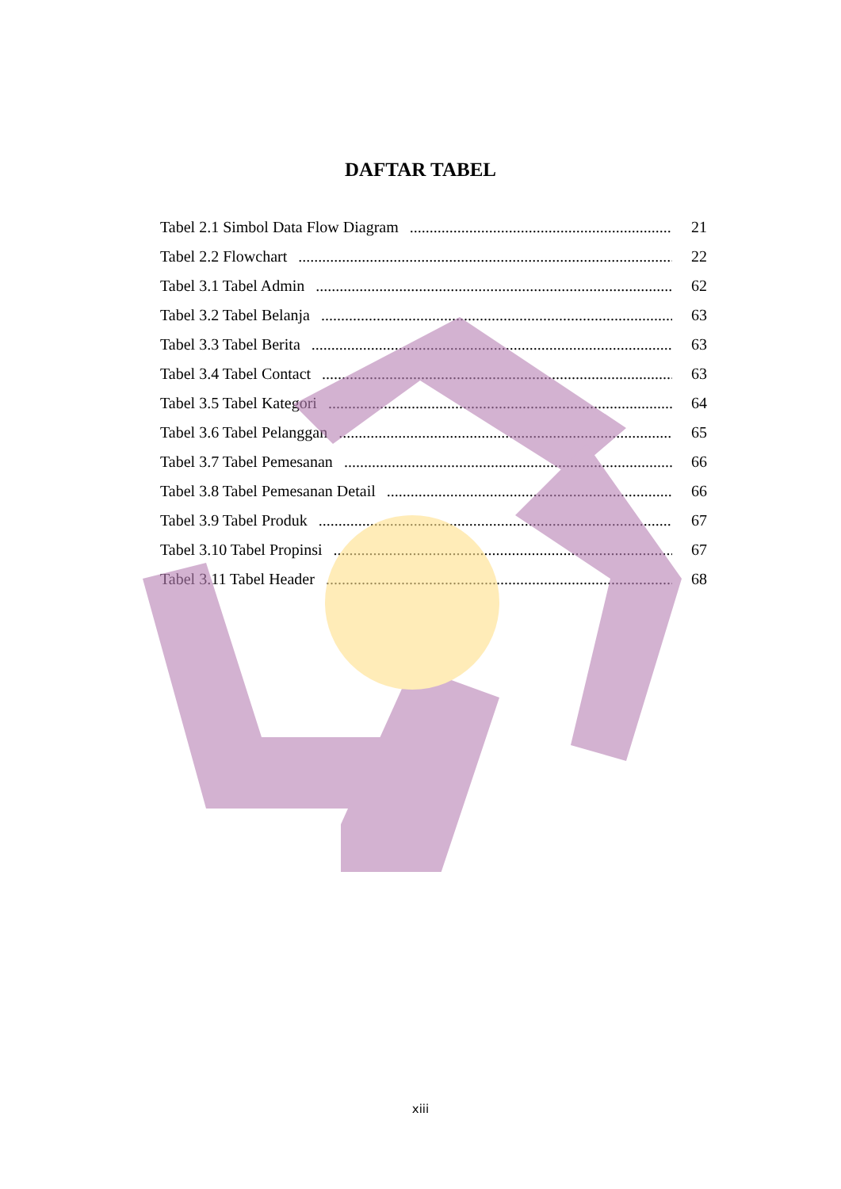DAFTAR TABEL
Tabel 2.1 Simbol Data Flow Diagram 21
Tabel 2.2 Flowchart 22
Tabel 3.1 Tabel Admin 62
Tabel 3.2 Tabel Belanja 63
Tabel 3.3 Tabel Berita 63
Tabel 3.4 Tabel Contact 63
Tabel 3.5 Tabel Kategori 64
Tabel 3.6 Tabel Pelanggan 65
Tabel 3.7 Tabel Pemesanan 66
Tabel 3.8 Tabel Pemesanan Detail 66
Tabel 3.9 Tabel Produk 67
Tabel 3.10 Tabel Propinsi 67
Tabel 3.11 Tabel Header 68
xiii